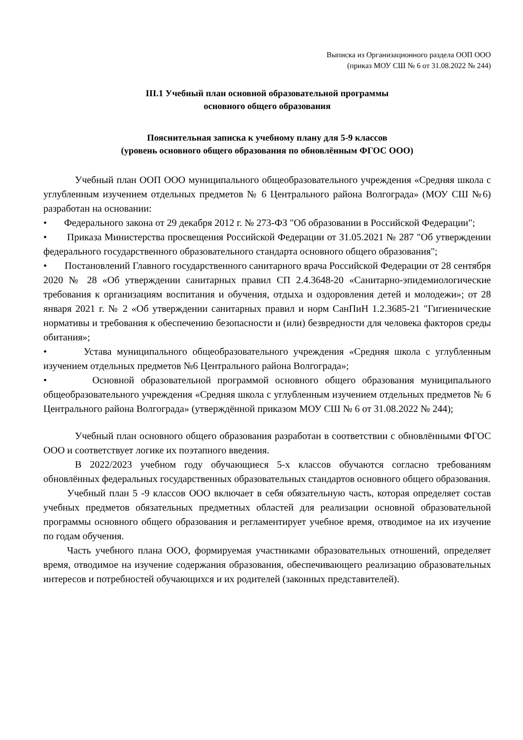Выписка из Организационного раздела ООП ООО
(приказ МОУ СШ № 6 от 31.08.2022 № 244)
III.1 Учебный план основной образовательной программы
основного общего образования
Пояснительная записка к учебному плану для 5-9 классов
(уровень основного общего образования по обновлённым ФГОС ООО)
Учебный план ООП ООО муниципального общеобразовательного учреждения «Средняя школа с углубленным изучением отдельных предметов № 6 Центрального района Волгограда» (МОУ СШ №6) разработан на основании:
• Федерального закона от 29 декабря 2012 г. № 273-ФЗ "Об образовании в Российской Федерации";
• Приказа Министерства просвещения Российской Федерации от 31.05.2021 № 287 "Об утверждении федерального государственного образовательного стандарта основного общего образования";
• Постановлений Главного государственного санитарного врача Российской Федерации от 28 сентября 2020 № 28 «Об утверждении санитарных правил СП 2.4.3648-20 «Санитарно-эпидемиологические требования к организациям воспитания и обучения, отдыха и оздоровления детей и молодежи»; от 28 января 2021 г. № 2 «Об утверждении санитарных правил и норм СанПиН 1.2.3685-21 "Гигиенические нормативы и требования к обеспечению безопасности и (или) безвредности для человека факторов среды обитания»;
• Устава муниципального общеобразовательного учреждения «Средняя школа с углубленным изучением отдельных предметов №6 Центрального района Волгограда»;
• Основной образовательной программой основного общего образования муниципального общеобразовательного учреждения «Средняя школа с углубленным изучением отдельных предметов № 6 Центрального района Волгограда» (утверждённой приказом МОУ СШ № 6 от 31.08.2022 № 244);
Учебный план основного общего образования разработан в соответствии с обновлёнными ФГОС ООО и соответствует логике их поэтапного введения.
В 2022/2023 учебном году обучающиеся 5-х классов обучаются согласно требованиям обновлённых федеральных государственных образовательных стандартов основного общего образования.
Учебный план 5 -9 классов ООО включает в себя обязательную часть, которая определяет состав учебных предметов обязательных предметных областей для реализации основной образовательной программы основного общего образования и регламентирует учебное время, отводимое на их изучение по годам обучения.
Часть учебного плана ООО, формируемая участниками образовательных отношений, определяет время, отводимое на изучение содержания образования, обеспечивающего реализацию образовательных интересов и потребностей обучающихся и их родителей (законных представителей).